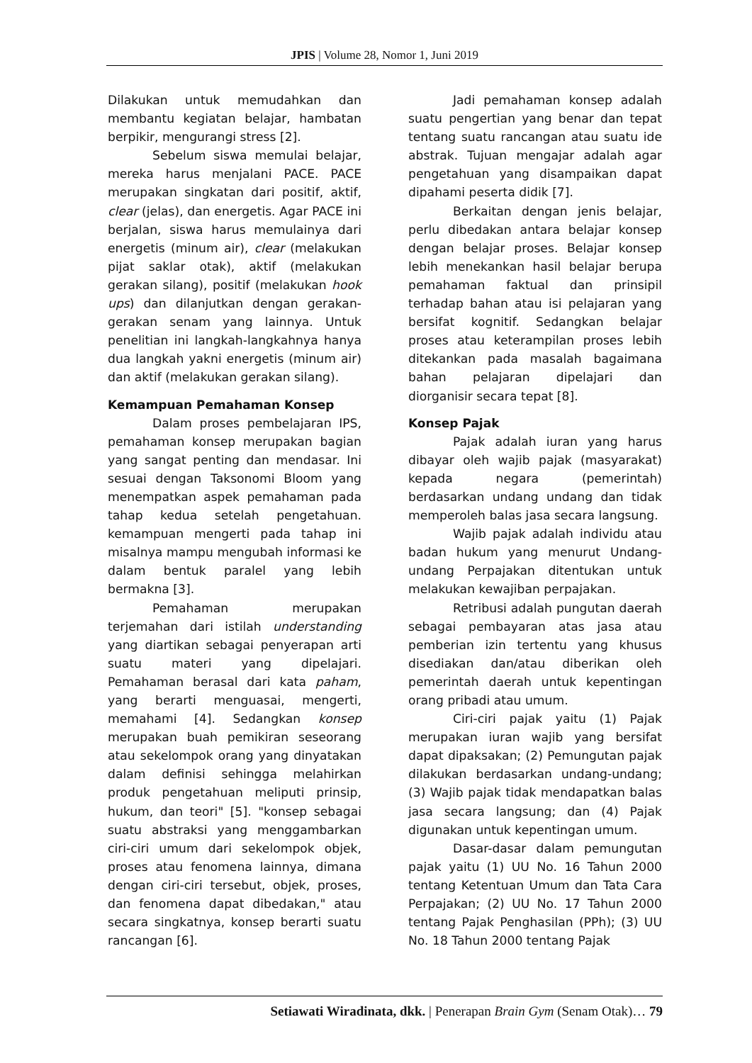JPIS | Volume 28, Nomor 1, Juni 2019
Dilakukan untuk memudahkan dan membantu kegiatan belajar, hambatan berpikir, mengurangi stress [2].
Sebelum siswa memulai belajar, mereka harus menjalani PACE. PACE merupakan singkatan dari positif, aktif, clear (jelas), dan energetis. Agar PACE ini berjalan, siswa harus memulainya dari energetis (minum air), clear (melakukan pijat saklar otak), aktif (melakukan gerakan silang), positif (melakukan hook ups) dan dilanjutkan dengan gerakan-gerakan senam yang lainnya. Untuk penelitian ini langkah-langkahnya hanya dua langkah yakni energetis (minum air) dan aktif (melakukan gerakan silang).
Kemampuan Pemahaman Konsep
Dalam proses pembelajaran IPS, pemahaman konsep merupakan bagian yang sangat penting dan mendasar. Ini sesuai dengan Taksonomi Bloom yang menempatkan aspek pemahaman pada tahap kedua setelah pengetahuan. kemampuan mengerti pada tahap ini misalnya mampu mengubah informasi ke dalam bentuk paralel yang lebih bermakna [3].
Pemahaman merupakan terjemahan dari istilah understanding yang diartikan sebagai penyerapan arti suatu materi yang dipelajari. Pemahaman berasal dari kata paham, yang berarti menguasai, mengerti, memahami [4]. Sedangkan konsep merupakan buah pemikiran seseorang atau sekelompok orang yang dinyatakan dalam definisi sehingga melahirkan produk pengetahuan meliputi prinsip, hukum, dan teori" [5]. "konsep sebagai suatu abstraksi yang menggambarkan ciri-ciri umum dari sekelompok objek, proses atau fenomena lainnya, dimana dengan ciri-ciri tersebut, objek, proses, dan fenomena dapat dibedakan," atau secara singkatnya, konsep berarti suatu rancangan [6].
Jadi pemahaman konsep adalah suatu pengertian yang benar dan tepat tentang suatu rancangan atau suatu ide abstrak. Tujuan mengajar adalah agar pengetahuan yang disampaikan dapat dipahami peserta didik [7].
Berkaitan dengan jenis belajar, perlu dibedakan antara belajar konsep dengan belajar proses. Belajar konsep lebih menekankan hasil belajar berupa pemahaman faktual dan prinsipil terhadap bahan atau isi pelajaran yang bersifat kognitif. Sedangkan belajar proses atau keterampilan proses lebih ditekankan pada masalah bagaimana bahan pelajaran dipelajari dan diorganisir secara tepat [8].
Konsep Pajak
Pajak adalah iuran yang harus dibayar oleh wajib pajak (masyarakat) kepada negara (pemerintah) berdasarkan undang undang dan tidak memperoleh balas jasa secara langsung.
Wajib pajak adalah individu atau badan hukum yang menurut Undang-undang Perpajakan ditentukan untuk melakukan kewajiban perpajakan.
Retribusi adalah pungutan daerah sebagai pembayaran atas jasa atau pemberian izin tertentu yang khusus disediakan dan/atau diberikan oleh pemerintah daerah untuk kepentingan orang pribadi atau umum.
Ciri-ciri pajak yaitu (1) Pajak merupakan iuran wajib yang bersifat dapat dipaksakan; (2) Pemungutan pajak dilakukan berdasarkan undang-undang; (3) Wajib pajak tidak mendapatkan balas jasa secara langsung; dan (4) Pajak digunakan untuk kepentingan umum.
Dasar-dasar dalam pemungutan pajak yaitu (1) UU No. 16 Tahun 2000 tentang Ketentuan Umum dan Tata Cara Perpajakan; (2) UU No. 17 Tahun 2000 tentang Pajak Penghasilan (PPh); (3) UU No. 18 Tahun 2000 tentang Pajak
Setiawati Wiradinata, dkk. | Penerapan Brain Gym (Senam Otak)… 79